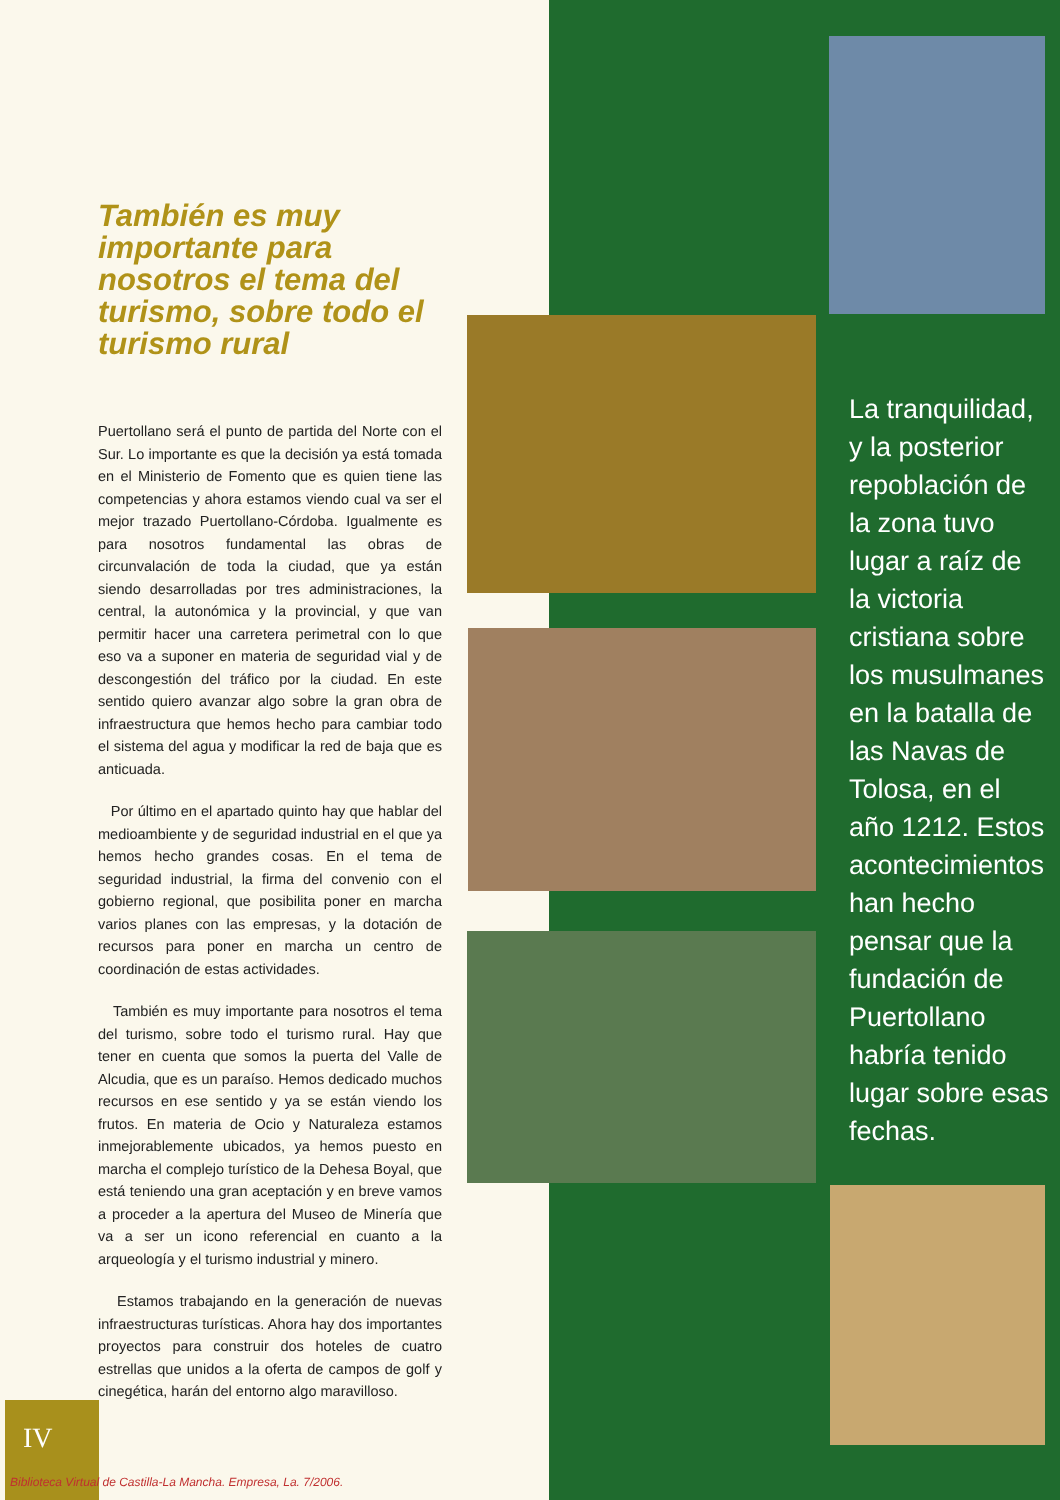También es muy importante para nosotros el tema del turismo, sobre todo el turismo rural
Puertollano será el punto de partida del Norte con el Sur. Lo importante es que la decisión ya está tomada en el Ministerio de Fomento que es quien tiene las competencias y ahora estamos viendo cual va ser el mejor trazado Puertollano-Córdoba. Igualmente es para nosotros fundamental las obras de circunvalación de toda la ciudad, que ya están siendo desarrolladas por tres administraciones, la central, la autonómica y la provincial, y que van permitir hacer una carretera perimetral con lo que eso va a suponer en materia de seguridad vial y de descongestión del tráfico por la ciudad. En este sentido quiero avanzar algo sobre la gran obra de infraestructura que hemos hecho para cambiar todo el sistema del agua y modificar la red de baja que es anticuada.
Por último en el apartado quinto hay que hablar del medioambiente y de seguridad industrial en el que ya hemos hecho grandes cosas. En el tema de seguridad industrial, la firma del convenio con el gobierno regional, que posibilita poner en marcha varios planes con las empresas, y la dotación de recursos para poner en marcha un centro de coordinación de estas actividades.
También es muy importante para nosotros el tema del turismo, sobre todo el turismo rural. Hay que tener en cuenta que somos la puerta del Valle de Alcudia, que es un paraíso. Hemos dedicado muchos recursos en ese sentido y ya se están viendo los frutos. En materia de Ocio y Naturaleza estamos inmejorablemente ubicados, ya hemos puesto en marcha el complejo turístico de la Dehesa Boyal, que está teniendo una gran aceptación y en breve vamos a proceder a la apertura del Museo de Minería que va a ser un icono referencial en cuanto a la arqueología y el turismo industrial y minero.
Estamos trabajando en la generación de nuevas infraestructuras turísticas. Ahora hay dos importantes proyectos para construir dos hoteles de cuatro estrellas que unidos a la oferta de campos de golf y cinegética, harán del entorno algo maravilloso.
La tranquilidad, y la posterior repoblación de la zona tuvo lugar a raíz de la victoria cristiana sobre los musulmanes en la batalla de las Navas de Tolosa, en el año 1212. Estos acontecimientos han hecho pensar que la fundación de Puertollano habría tenido lugar sobre esas fechas.
IV
Biblioteca Virtual de Castilla-La Mancha. Empresa, La. 7/2006.